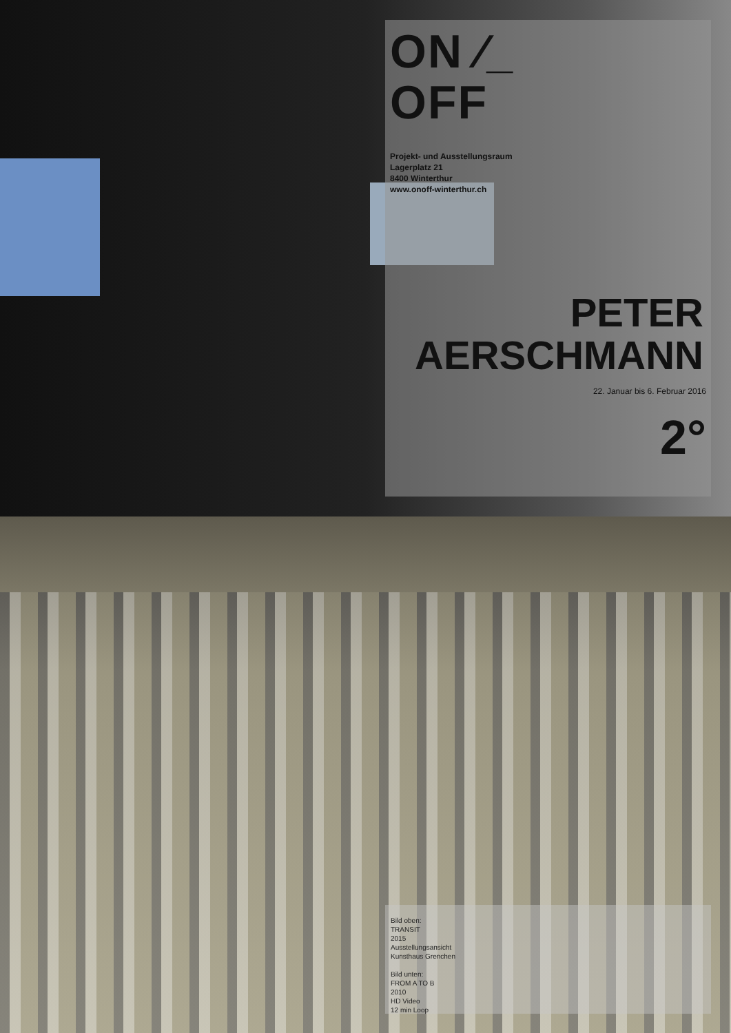ON ⁄_
OFF
Projekt- und Ausstellungsraum
Lagerplatz 21
8400 Winterthur
www.onoff-winterthur.ch
PETER
AERSCHMANN
22. Januar bis 6. Februar 2016
2°
Bild oben:
TRANSIT
2015
Ausstellungsansicht
Kunsthaus Grenchen
Bild unten:
FROM A TO B
2010
HD Video
12 min Loop